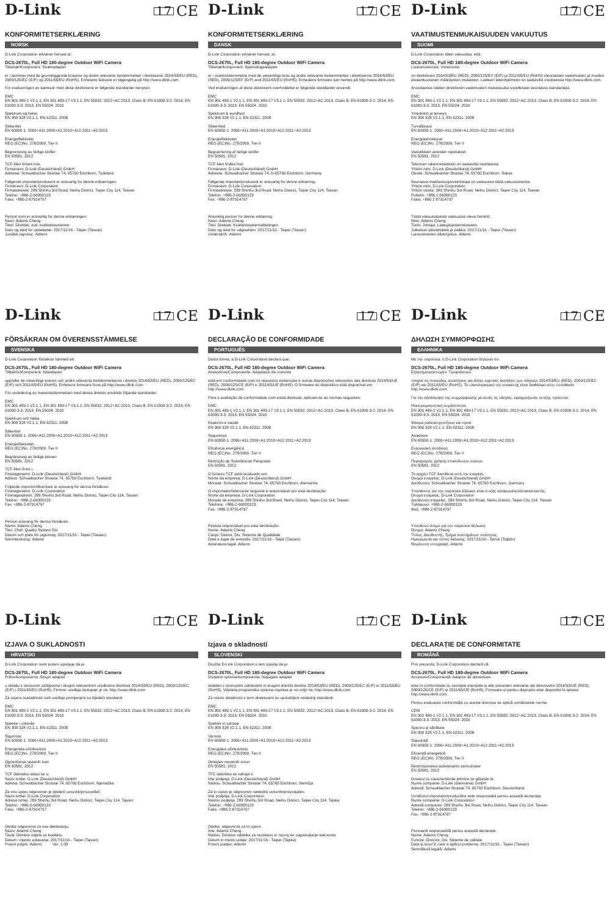D-Link
17 CE
KONFORMITETSERKLÆRING
NORSK
D-Link Corporation erklærer herved at:
DCS-2670L, Full HD 180-degree Outdoor WiFi Camera
Tilbehør/Komponent: Strømadapter
er i samsvar med de grunnleggende kravene og andre relevante bestemmelser i direktivene 2014/53/EU (RED), 2009/125/EC (ErP) og 2011/65/EU (RoHS). Enhetens fastvare er tilgjengelig på http://www.dlink.com.
For evalueringen av samsvar med disse direktivene er følgende standarder benyttet:
EMC
EN 301 489-1 V2.1.1; EN 301 489-17 V3.1.1; EN 55032: 2012+AC:2013, Class B; EN 61000-3-2: 2014; EN 61000-3-3: 2013; EN 55024: 2010
Spektrum og helse
EN 300 328 V2.1.1; EN 62311: 2008
Sikkerhet
EN 60950-1: 2006+A11:2009+A1:2010+A12:2011+A2:2013
Energieffektivitet
REG (EC)No. 278/2009, Tier II
Begrensning av farlige stoffer
EN 50581: 2012
TCF-filen finnes hos:
Firmanavn: D-Link (Deutschland) GmbH
Adresse: Schwalbacher Strasse 74, 65760 Eschborn, Tyskland
Følgende importør/produsent er ansvarlig for denne erklæringen:
Firmanavn: D-Link Corporation
Firmaadresse: 289 Shinhu 3rd Road, Neihu District, Taipei City 114, Taiwan
Telefon: +886-2-66000123
Faks: +886-2-87914797
Person som er ansvarlig for denne erklæringen:
Navn: Adams Cheng
Tittel: Direktør, avd. kvalitetssystemer
Dato og sted for utstedelse: 2017/11/16 - Taipei (Taiwan)
Juridisk signatur: Adams
D-Link
17 CE
KONFORMITETSERKLÆRING
DANSK
D-Link Corporation erklærer herved, at:
DCS-2670L, Full HD 180-degree Outdoor WiFi Camera
Tilbehør/komponent: Spændingsadapter
er i overensstemmelse med de væsentlige krav og andre relevante bestemmelser i direktiverne 2014/53/EU (RED), 2009/125/EF (ErP) and 2011/65/EU (RoHS). Enhedens firmware kan hentes på http://www.dlink.com.
Ved evalueringen af disse direktivers overholdelse er følgende standarder anvendt:
EMC
EN 301 489-1 V2.1.1; EN 301 489-17 V3.1.1; EN 55032: 2012+AC:2013, Class B; EN 61000-3-2: 2014; EN 61000-3-3: 2013; EN 55024: 2010
Spektrum & sundhed
EN 300 328 V2.1.1; EN 62311: 2008
Sikkerhed
EN 60950-1: 2006+A11:2009+A1:2010+A12:2011+A2:2013
Energieffektivitet
REG (EC)No. 278/2009, Tier II
Begrænsning af farlige stoffer
EN 50581: 2012
TCF-filen findes hos:
Firmanavn: D-Link (Deutschland) GmbH
Adresse: Schwalbacher Strasse 74, D-65760 Eschborn, Germany
Følgende importør/producent er ansvarlig for denne erklæring:
Firmanavn: D-Link Corporation
Firmaadresse: 289 Shinhu 3rd Road, Neihu District, Taipei City 114, Taiwan
Telefon: +886-2-66000123
Fax: +886-2-87914797
Ansvarlig person for denne erklæring:
Navn: Adams Cheng
Titel: Direktør, Kvalitetssystemafdelingen
Dato og sted for udgivelsen: 2017/11/16 - Taipei (Taiwan)
Underskrift: Adams
D-Link
17 CE
VAATIMUSTENMUKAISUUDEN VAKUUTUS
SUOMI
D-Link Corporation täten vakuuttaa, että:
DCS-2670L, Full HD 180-degree Outdoor WiFi Camera
Lisävaruste/osa: Virtasovitin
on direktiivien 2014/53/EU (RED), 2009/125/EY (ErP) ja 2011/65/EU (RoHS) olennaisten vaatimusten ja muiden asiaankuuluvien määräysten mukainen. Laitteen laiteohjelmisto on saatavilla osoitteessa http://www.dlink.com.
Arvioitaessa näiden direktiivien vaatimusten mukaisuutta sovelletaan seuraavia standardeja:
EMC
EN 301 489-1 V2.1.1; EN 301 489-17 V3.1.1; EN 55032: 2012+AC:2013, Class B; EN 61000-3-2: 2014; EN 61000-3-3: 2013; EN 55024: 2010
Ympäristö ja terveys
EN 300 328 V2.1.1; EN 62311: 2008
Turvallisuus
EN 60950-1: 2006+A11:2009+A1:2010+A12:2011+A2:2013
Energiatehokkuus
REG (EC)No. 278/2009, Tier II
Vaarallisten aineiden rajoitukset
EN 50581: 2012
Tekninen rakennetiedosto on saatavilla osoitteesta:
Yhtiön nimi: D-Link (Deutschland) GmbH
Osoite: Schwalbacher Strasse 74, 65760 Eschborn, Saksa
Seuraava maahantuoja/valmistaja on vastuussa tästä vakuutuksesta:
Yhtiön nimi: D-Link Corporation
Yhtiön osoite: 289 Shinhu 3rd Road, Neihu District, Taipei City 114, Taiwan
Puhelin: +886 2 66000123
Faksi: +886 2 87914797
Tästä vakuutuksesta vastuussa oleva henkilö:
Nimi: Adams Cheng
Toimi: Johtaja, Laatujärjestelmäosasto
Julkaisun päivämäärä ja paikka: 2017/11/16 - Taipei (Taiwan)
Lainvoimainen allekirjoitus: Adams
D-Link
17 CE
FÖRSÄKRAN OM ÖVERENSSTÄMMELSE
SVENSKA
D-Link Corporation försäkrar härmed att:
DCS-2670L, Full HD 180-degree Outdoor WiFi Camera
Tillbehör/Komponent: Nätadapter
uppfyller de väsentliga kraven och andra relevanta bestämmelserna i direktiv 2014/53/EU (RED), 2009/125/EC (ErP) och 2011/65/EU (RoHS). Enhetens firmware finns på http://www.dlink.com.
För utvärdering av överensstämmelsen med dessa direktiv används följande standarder:
EMC
EN 301 489-1 V2.1.1; EN 301 489-17 V3.1.1; EN 55032: 2012+AC:2013, Class B; EN 61000-3-2: 2014; EN 61000-3-3: 2013; EN 55024: 2010
Spektrum och hälsa
EN 300 328 V2.1.1; EN 62311: 2008
Säkerhet
EN 60950-1: 2006+A11:2009+A1:2010+A12:2011+A2:2013
Energieffektivitet
REG (EC)No. 278/2009, Tier II
Begränsning av farliga ämnen
EN 50581: 2012
TCF-filen finns i:
Företagsnamn: D-Link (Deutschland) GmbH
Adress: Schwalbacher Strasse 74, 65760 Eschborn, Tyskland
Följande importör/tillverkare är ansvarig för denna försäkran:
Företagsnamn: D-Link Corporation
Företagsadress: 289 Shinhu 3rd Road, Neihu District, Taipei City 114, Taiwan
Telefon: +886-2-66000123
Fax: +886-2-87914797
Person ansvarig för denna försäkran:
Namn: Adams Cheng
Titel: Chef, Quality System Div.
Datum och plats för utgivning: 2017/11/16 - Taipei (Taiwan)
Namnteckning: Adams
D-Link
17 CE
DECLARAÇÃO DE CONFORMIDADE
PORTUGUÊS
Desta forma, a D-Link Corporation declara que:
DCS-2670L, Full HD 180-degree Outdoor WiFi Camera
Acessórios/Componente: Adaptador de corrente
está em conformidade com os requisitos essenciais e outras disposições relevantes das diretivas 2014/53/UE (RED), 2009/125/CE (ErP) e 2011/65/UE (RoHS). O firmware do dispositivo está disponível em http://www.dlink.com.
Para a avaliação da conformidade com estas diretivas, aplicam-se as normas seguintes:
EMC
EN 301 489-1 V2.1.1; EN 301 489-17 V3.1.1; EN 55032: 2012+AC:2013, Class B; EN 61000-3-2: 2014; EN 61000-3-3: 2013; EN 55024: 2010
Espectro e saúde
EN 300 328 V2.1.1; EN 62311: 2008
Segurança
EN 60950-1: 2006+A11:2009+A1:2010+A12:2011+A2:2013
Eficiência energética
REG (EC)No. 278/2009, Tier II
Restrição de Substâncias Perigosas
EN 50581: 2012
O ficheiro TCF está localizado em:
Nome da empresa: D-Link (Deutschland) GmbH
Morada: Schwalbacher Strasse 74, 65760 Eschborn, Alemanha
O importador/fabricante seguinte é responsável por esta declaração:
Nome da empresa: D-Link Corporation
Morada da empresa: 289 Shinhu 3rd Road, Neihu District, Taipei City 114, Taiwan
Telefone: +886-2-66000123
Fax: +886-2-87914797
Pessoa responsável por esta declaração:
Nome: Adams Cheng
Cargo: Diretor, Div. Sistema de Qualidade
Data e lugar de emissão: 2017/11/16 - Taipé (Taiwan)
Assinatura legal: Adams
D-Link
17 CE
ΔΗΛΩΣΗ ΣΥΜΜΟΡΦΩΣΗΣ
ΕΛΛΗΝΙΚΑ
Με την παρούσα, η D-Link Corporation δηλώνει ότι:
DCS-2670L, Full HD 180-degree Outdoor WiFi Camera
Εξαρτήματα/στοιχείο: Τροφοδοτικό
πληροί τις ουσιώδεις απαιτήσεις και άλλες σχετικές διατάξεις των οδηγιών 2014/53/EU (RED), 2009/125/EC (ErP) και 2011/65/EU (RoHS). Το υλικολογισμικό της συσκευής είναι διαθέσιμο στην τοποθεσία http://www.dlink.com.
Για την αξιολόγηση της συμμόρφωσης με αυτές τις οδηγίες, εφαρμόζονται τα εξής πρότυπα:
Ηλεκτρομαγνητική συμβατότητα
EN 301 489-1 V2.1.1; EN 301 489-17 V3.1.1; EN 55032: 2012+AC:2013, Class B; EN 61000-3-2: 2014; EN 61000-3-3: 2013; EN 55024: 2010
Φάσμα ραδιοσυχνοτήτων και υγεία
EN 300 328 V2.1.1; EN 62311: 2008
Ασφάλεια
EN 60950-1: 2006+A11:2009+A1:2010+A12:2011+A2:2013
Ενεργειακή απόδοση
REG (EC)No. 278/2009, Tier II
Περιορισμός χρήσης επικίνδυνων ουσιών
EN 50581: 2012
Το αρχείο TCF διατίθεται από την εταιρεία:
Όνομα εταιρείας: D-Link (Deutschland) GmbH
Διεύθυνση: Schwalbacher Strasse 74, 65760 Eschborn, Germany
Υπεύθυνος για την παρούσα δήλωση είναι ο εξής εισαγωγέας/κατασκευαστής:
Όνομα εταιρείας: D-Link Corporation
Διεύθυνση εταιρείας: 289 Shinhu 3rd Road, Neihu District, Taipei City 114, Taiwan
Τηλέφωνο: +886-2-66000123
Φαξ: +886-2-87914797
Υπεύθυνο άτομο για την παρούσα δήλωση:
Όνομα: Adams Cheng
Τίτλος: Διευθυντής, Τμήμα συστημάτων ποιότητας
Ημερομηνία και τόπος έκδοσης: 2017/11/16 - Ταϊπέι (Ταϊβάν)
Νομότυπη υπογραφή: Adams
D-Link
17 CE
IZJAVA O SUKLADNOSTI
HRVATSKI
D-Link Corporation ovim putem izjavljuje da je:
DCS-2670L, Full HD 180-degree Outdoor WiFi Camera
Pribor/komponenta: Strujni adapter
u skladu s osnovnim zahtjevima i drugim relevantnim uredbama direktiva 2014/53/EU (RED), 2009/125/EC (ErP) i 2011/65/EU (RoHS). Firmver uređaja dostupan je na: http://www.dlink.com
Za ocjenu sukladnosti ovih uređaja primijenjeni su sljedeći standardi:
EMC
EN 301 489-1 V2.1.1; EN 301 489-17 V3.1.1; EN 55032: 2012+AC:2013, Class B; EN 61000-3-2: 2014; EN 61000-3-3: 2013; EN 55024: 2010
Spektar i zdravlje
EN 300 328 V2.1.1; EN 62311: 2008
Sigurnost
EN 60950-1: 2006+A11:2009+A1:2010+A12:2011+A2:2013
Energetska učinkovitost
REG (EC)No. 278/2009, Tier II
Ograničenja opasnih tvari
EN 50581: 2012
TCF datoteka nalazi se u:
Naziv tvrtke: D-Link (Deutschland) GmbH
Adresa: Schwalbacher Strasse 74, 65760 Eschborn, Njemačka
Za ovu izjavu odgovoran je sljedeći uvoznik/proizvođač:
Naziv tvrtke: D-Link Corporation
Adresa tvrtke: 289 Shinhu 3rd Road, Neihu District, Taipei City 114, Tajvan
Telefon: +886-2-66000123
Faks: +886-2-87914797
Osoba odgovorna za ovu deklaraciju:
Naziv: Adams Cheng
Titula: Direktor odjela za kvalitetu
Datum i mjesto izdavanja: 2017/11/16 - Taipei (Tajvan)
Pravni potpis: Adams Ver. 1.00
D-Link
17 CE
Izjava o skladnosti
SLOVENSKI
Družba D-Link Corporation s tem izjavlja da je:
DCS-2670L, Full HD 180-degree Outdoor WiFi Camera
Dodatna oprema/komponenta: Napajalni adapter
skladen z osnovnimi zahtevami in drugimi določili direktiv 2014/53/EU (RED), 2009/125/EC (ErP) in 2011/65/EU (RoHS). Vdelana programska oprema naprave je na voljo na: http://www.dlink.com
Za oceno skladnosti s temi direktivami so uporabljeni naslednji standardi:
EMC
EN 301 489-1 V2.1.1; EN 301 489-17 V3.1.1; EN 55032: 2012+AC:2013, Class B; EN 61000-3-2: 2014; EN 61000-3-3: 2013; EN 55024: 2010
Spekter in zdravje
EN 300 328 V2.1.1; EN 62311: 2008
Varnost
EN 60950-1: 2006+A11:2009+A1:2010+A12:2011+A2:2013
Energijska učinkovitost
REG (EC)No. 278/2009, Tier II
Omejitev nevarnih snovi
EN 50581: 2012
TFC datoteka se nahaja v:
Ime podjetja: D-Link (Deutschland) GmbH
Naslov: Schwalbacher Strasse 74, 65760 Eschborn, Nemčija
Za to izjavo je odgovoren naslednji uvoznik/proizvajalec:
Ime podjetja: D-Link Corporation
Naslov podjetja: 289 Shinhu 3rd Road, Neihu District, Taipei City 114, Tajska
Telefon: +886-2-66000123
Faks: +886-2-87914797
Oseba, odgovorna za to izjavo:
Ime: Adams Cheng
Naslov: Direktor oddelka za raziskavo in razvoj ter zagotavljanje kakovosti
Datum in mesto izdaje: 2017/11/16 - Taipei (Tajska)
Pravni podpis: Adams
D-Link
17 CE
DECLARAȚIE DE CONFORMITATE
ROMÂNĂ
Prin prezenta, D-Link Corporation declară că:
DCS-2670L, Full HD 180-degree Outdoor WiFi Camera
Accesorii/Componentă: Adaptor de alimentare
este în conformitate cu cerințele esențiale și alte prevederi relevante ale directivelor 2014/53/UE (RED), 2009/125/CE (ErP) și 2011/65/UE (RoHS). Firmware-ul pentru dispozitiv este disponibil la adresa http://www.dlink.com.
Pentru evaluarea conformității cu aceste directive se aplică următoarele norme:
CEM
EN 301 489-1 V2.1.1; EN 301 489-17 V3.1.1; EN 55032: 2012+AC:2013, Class B; EN 61000-3-2: 2014; EN 61000-3-3: 2013; EN 55024: 2010
Spectru și sănătate
EN 300 328 V2.1.1; EN 62311: 2008
Siguranță
EN 60950-1: 2006+A11:2009+A1:2010+A12:2011+A2:2013
Eficiență energetică
REG (EC)No. 278/2009, Tier II
Restricționarea substanțelor periculoase
EN 50581: 2012
Dosarul cu caracteristicile tehnice se găsește la:
Nume companie: D-Link (Germania) GmbH
Adresă: Schwalbacher Strasse 74, 65760 Eschborn, Deutschland
Următorul importator/producător este responsabil pentru această declarație:
Nume companie: D-Link Corporation
Adresă companie: 289 Shinhu 3rd Road, Neihu District, Taipei City 114, Taiwan
Telefon: +886-2-66000123
Fax: +886-2-87914797
Persoană responsabilă pentru această declarație:
Nume: Adams Cheng
Funcție: Director, Div. Sisteme de calitate
Data și locul în care a apărut problema: 2017/11/16 - Taipei (Taiwan)
Semnătură legală: Adams